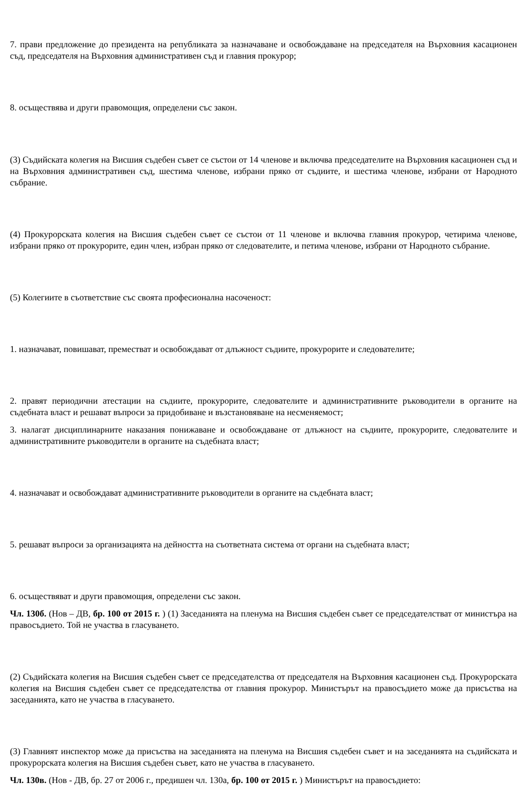7. прави предложение до президента на републиката за назначаване и освобождаване на председателя на Върховния касационен съд, председателя на Върховния административен съд и главния прокурор;
8. осъществява и други правомощия, определени със закон.
(3) Съдийската колегия на Висшия съдебен съвет се състои от 14 членове и включва председателите на Върховния касационен съд и на Върховния административен съд, шестима членове, избрани пряко от съдиите, и шестима членове, избрани от Народното събрание.
(4) Прокурорската колегия на Висшия съдебен съвет се състои от 11 членове и включва главния прокурор, четирима членове, избрани пряко от прокурорите, един член, избран пряко от следователите, и петима членове, избрани от Народното събрание.
(5) Колегиите в съответствие със своята професионална насоченост:
1. назначават, повишават, преместват и освобождават от длъжност съдиите, прокурорите и следователите;
2. правят периодични атестации на съдиите, прокурорите, следователите и административните ръководители в органите на съдебната власт и решават въпроси за придобиване и възстановяване на несменяемост;
3. налагат дисциплинарните наказания понижаване и освобождаване от длъжност на съдиите, прокурорите, следователите и административните ръководители в органите на съдебната власт;
4. назначават и освобождават административните ръководители в органите на съдебната власт;
5. решават въпроси за организацията на дейността на съответната система от органи на съдебната власт;
6. осъществяват и други правомощия, определени със закон.
Чл. 130б. (Нов – ДВ, бр. 100 от 2015 г. ) (1) Заседанията на пленума на Висшия съдебен съвет се председателстват от министъра на правосъдието. Той не участва в гласуването.
(2) Съдийската колегия на Висшия съдебен съвет се председателства от председателя на Върховния касационен съд. Прокурорската колегия на Висшия съдебен съвет се председателства от главния прокурор. Министърът на правосъдието може да присъства на заседанията, като не участва в гласуването.
(3) Главният инспектор може да присъства на заседанията на пленума на Висшия съдебен съвет и на заседанията на съдийската и прокурорската колегия на Висшия съдебен съвет, като не участва в гласуването.
Чл. 130в. (Нов - ДВ, бр. 27 от 2006 г., предишен чл. 130а, бр. 100 от 2015 г. ) Министърът на правосъдието: